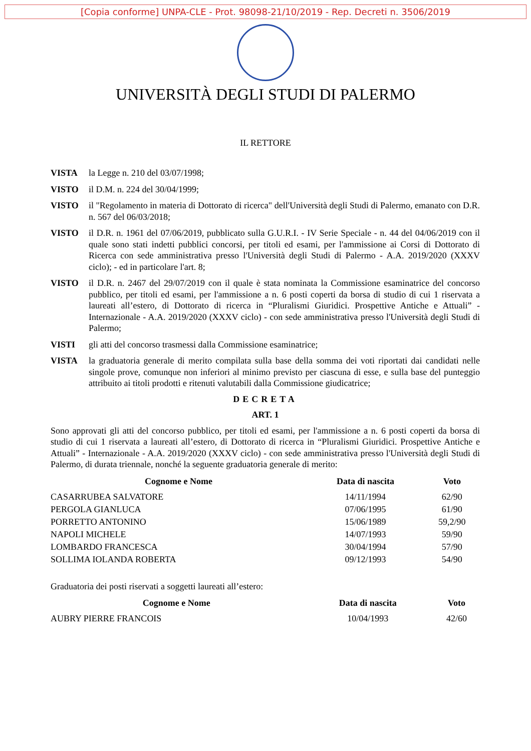[Copia conforme] UNPA-CLE - Prot. 98098-21/10/2019 - Rep. Decreti n. 3506/2019
UNIVERSITÀ DEGLI STUDI DI PALERMO
IL RETTORE
VISTA la Legge n. 210 del 03/07/1998;
VISTO il D.M. n. 224 del 30/04/1999;
VISTO il "Regolamento in materia di Dottorato di ricerca" dell'Università degli Studi di Palermo, emanato con D.R. n. 567 del 06/03/2018;
VISTO il D.R. n. 1961 del 07/06/2019, pubblicato sulla G.U.R.I. - IV Serie Speciale - n. 44 del 04/06/2019 con il quale sono stati indetti pubblici concorsi, per titoli ed esami, per l'ammissione ai Corsi di Dottorato di Ricerca con sede amministrativa presso l'Università degli Studi di Palermo - A.A. 2019/2020 (XXXV ciclo); - ed in particolare l'art. 8;
VISTO il D.R. n. 2467 del 29/07/2019 con il quale è stata nominata la Commissione esaminatrice del concorso pubblico, per titoli ed esami, per l'ammissione a n. 6 posti coperti da borsa di studio di cui 1 riservata a laureati all’estero, di Dottorato di ricerca in “Pluralismi Giuridici. Prospettive Antiche e Attuali” - Internazionale - A.A. 2019/2020 (XXXV ciclo) - con sede amministrativa presso l'Università degli Studi di Palermo;
VISTI gli atti del concorso trasmessi dalla Commissione esaminatrice;
VISTA la graduatoria generale di merito compilata sulla base della somma dei voti riportati dai candidati nelle singole prove, comunque non inferiori al minimo previsto per ciascuna di esse, e sulla base del punteggio attribuito ai titoli prodotti e ritenuti valutabili dalla Commissione giudicatrice;
DECRETA
ART. 1
Sono approvati gli atti del concorso pubblico, per titoli ed esami, per l'ammissione a n. 6 posti coperti da borsa di studio di cui 1 riservata a laureati all’estero, di Dottorato di ricerca in “Pluralismi Giuridici. Prospettive Antiche e Attuali” - Internazionale - A.A. 2019/2020 (XXXV ciclo) - con sede amministrativa presso l'Università degli Studi di Palermo, di durata triennale, nonché la seguente graduatoria generale di merito:
| Cognome e Nome | Data di nascita | Voto |
| --- | --- | --- |
| CASARRUBEA SALVATORE | 14/11/1994 | 62/90 |
| PERGOLA GIANLUCA | 07/06/1995 | 61/90 |
| PORRETTO ANTONINO | 15/06/1989 | 59,2/90 |
| NAPOLI MICHELE | 14/07/1993 | 59/90 |
| LOMBARDO FRANCESCA | 30/04/1994 | 57/90 |
| SOLLIMA IOLANDA ROBERTA | 09/12/1993 | 54/90 |
Graduatoria dei posti riservati a soggetti laureati all’estero:
| Cognome e Nome | Data di nascita | Voto |
| --- | --- | --- |
| AUBRY PIERRE FRANCOIS | 10/04/1993 | 42/60 |